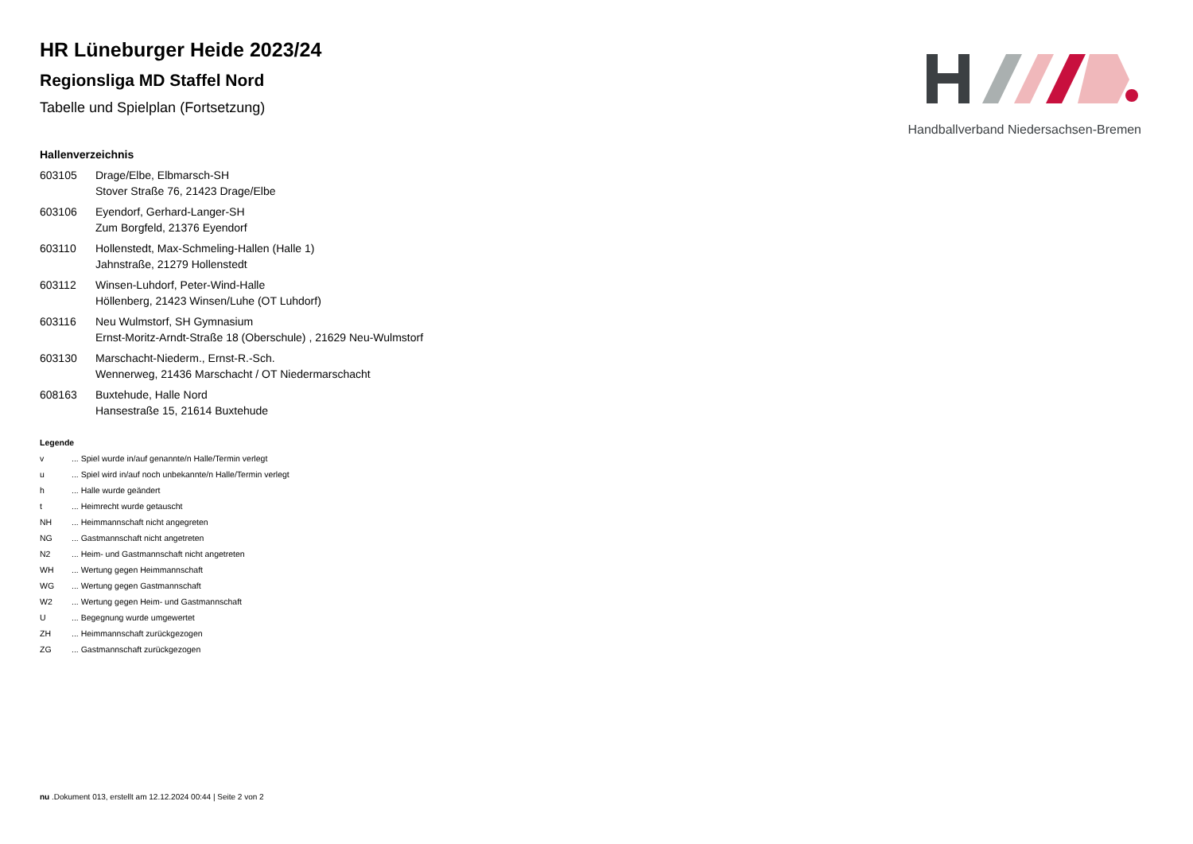Handballverband Niedersachsen-Bremen
HR Lüneburger Heide 2023/24
Regionsliga MD Staffel Nord
Tabelle und Spielplan (Fortsetzung)
Hallenverzeichnis
| 603105 | Drage/Elbe, Elbmarsch-SH Stover Straße 76, 21423 Drage/Elbe |
| 603106 | Eyendorf, Gerhard-Langer-SH Zum Borgfeld, 21376 Eyendorf |
| 603110 | Hollenstedt, Max-Schmeling-Hallen (Halle 1) Jahnstraße, 21279 Hollenstedt |
| 603112 | Winsen-Luhdorf, Peter-Wind-Halle Höllenberg, 21423 Winsen/Luhe (OT Luhdorf) |
| 603116 | Neu Wulmstorf, SH Gymnasium Ernst-Moritz-Arndt-Straße 18 (Oberschule) , 21629 Neu-Wulmstorf |
| 603130 | Marschacht-Niederm., Ernst-R.-Sch. Wennerweg, 21436 Marschacht / OT Niedermarschacht |
| 608163 | Buxtehude, Halle Nord Hansestraße 15, 21614 Buxtehude |
Legende
| v | ... Spiel wurde in/auf genannte/n Halle/Termin verlegt |
| u | ... Spiel wird in/auf noch unbekannte/n Halle/Termin verlegt |
| h | ... Halle wurde geändert |
| t | ... Heimrecht wurde getauscht |
| NH | ... Heimmannschaft nicht angegreten |
| NG | ... Gastmannschaft nicht angetreten |
| N2 | ... Heim- und Gastmannschaft nicht angetreten |
| WH | ... Wertung gegen Heimmannschaft |
| WG | ... Wertung gegen Gastmannschaft |
| W2 | ... Wertung gegen Heim- und Gastmannschaft |
| U | ... Begegnung wurde umgewertet |
| ZH | ... Heimmannschaft zurückgezogen |
| ZG | ... Gastmannschaft zurückgezogen |
nu .Dokument 013, erstellt am 12.12.2024 00:44 | Seite 2 von 2